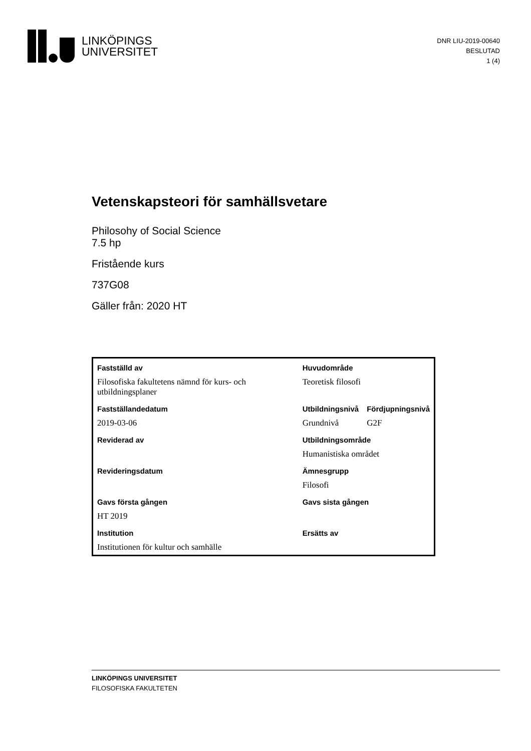LINKÖPINGS
UNIVERSITET
DNR LIU-2019-00640
BESLUTAD
1 (4)
Vetenskapsteori för samhällsvetare
Philosohy of Social Science
7.5 hp
Fristående kurs
737G08
Gäller från: 2020 HT
| Fastställd av | Huvudområde | |
| Filosofiska fakultetens nämnd för kurs- och utbildningsplaner | Teoretisk filosofi | |
| Fastställandedatum | Utbildningsnivå | Fördjupningsnivå |
| 2019-03-06 | Grundnivå | G2F |
| Reviderad av | Utbildningsområde | |
| | Humanistiska området | |
| Revideringsdatum | Ämnesgrupp | |
| | Filosofi | |
| Gavs första gången | Gavs sista gången | |
| HT 2019 | | |
| Institution | Ersätts av | |
| Institutionen för kultur och samhälle | | |
LINKÖPINGS UNIVERSITET
FILOSOFISKA FAKULTETEN